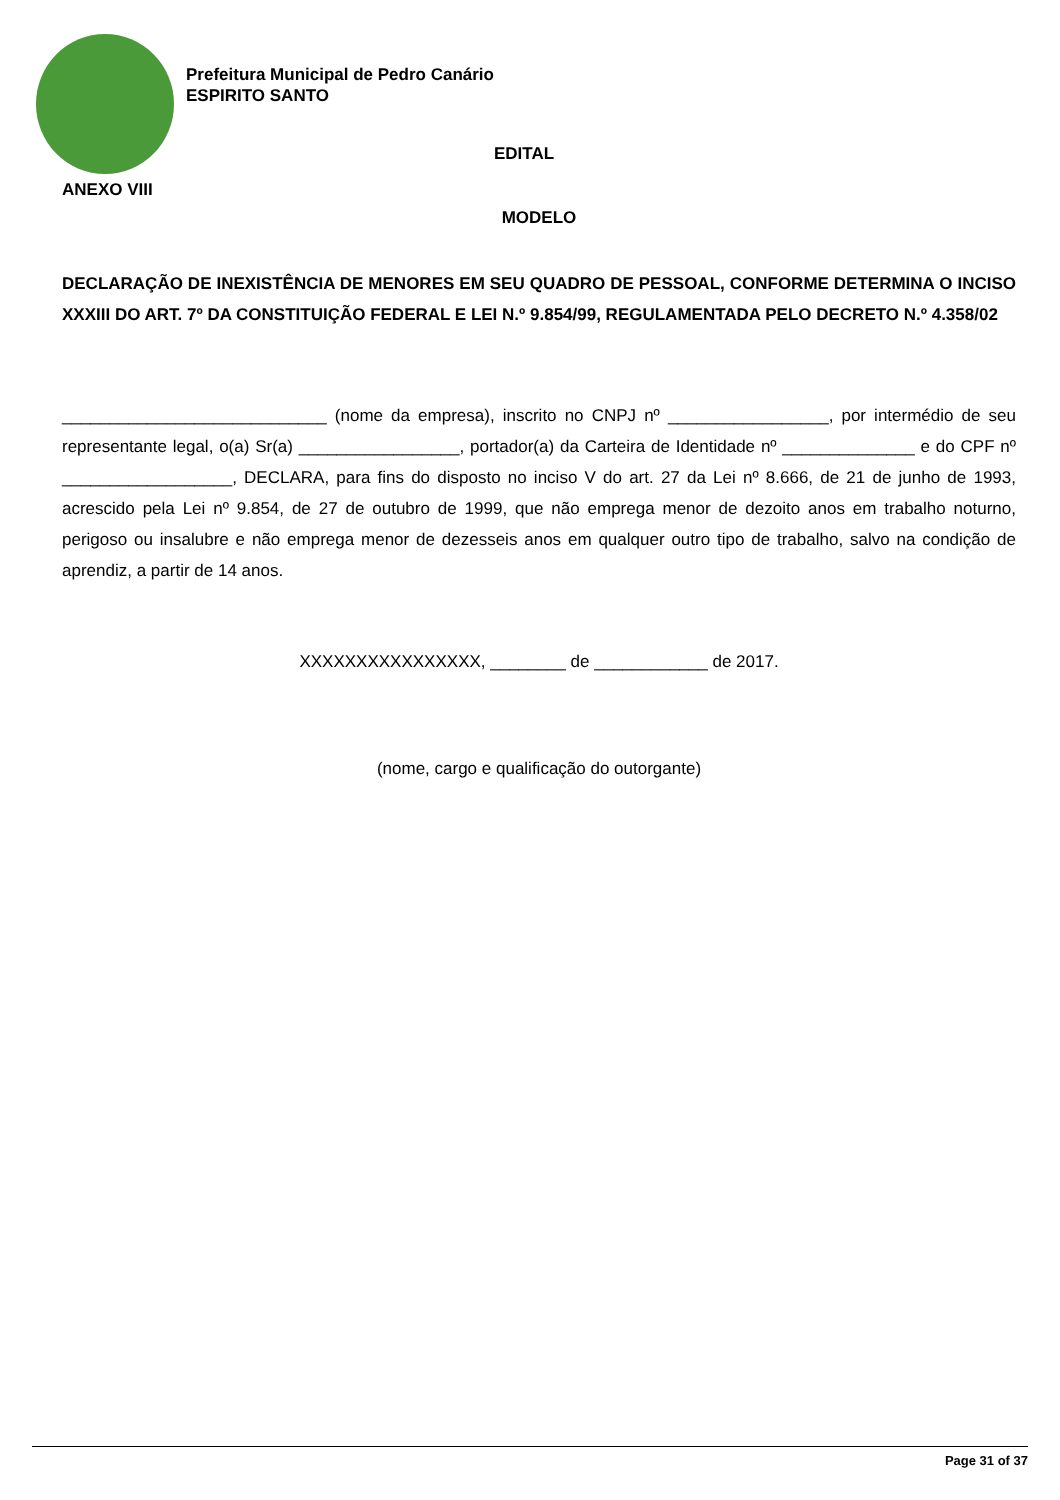Prefeitura Municipal de Pedro Canário
ESPIRITO SANTO
EDITAL
ANEXO VIII
MODELO
DECLARAÇÃO DE INEXISTÊNCIA DE MENORES EM SEU QUADRO DE PESSOAL, CONFORME DETERMINA O INCISO XXXIII DO ART. 7º DA CONSTITUIÇÃO FEDERAL E LEI N.º 9.854/99, REGULAMENTADA PELO DECRETO N.º 4.358/02
____________________________ (nome da empresa), inscrito no CNPJ nº _________________, por intermédio de seu representante legal, o(a) Sr(a) _________________, portador(a) da Carteira de Identidade nº ______________ e do CPF nº __________________, DECLARA, para fins do disposto no inciso V do art. 27 da Lei nº 8.666, de 21 de junho de 1993, acrescido pela Lei nº 9.854, de 27 de outubro de 1999, que não emprega menor de dezoito anos em trabalho noturno, perigoso ou insalubre e não emprega menor de dezesseis anos em qualquer outro tipo de trabalho, salvo na condição de aprendiz, a partir de 14 anos.
XXXXXXXXXXXXXXXX, ________ de ____________ de 2017.
(nome, cargo e qualificação do outorgante)
Page 31 of 37